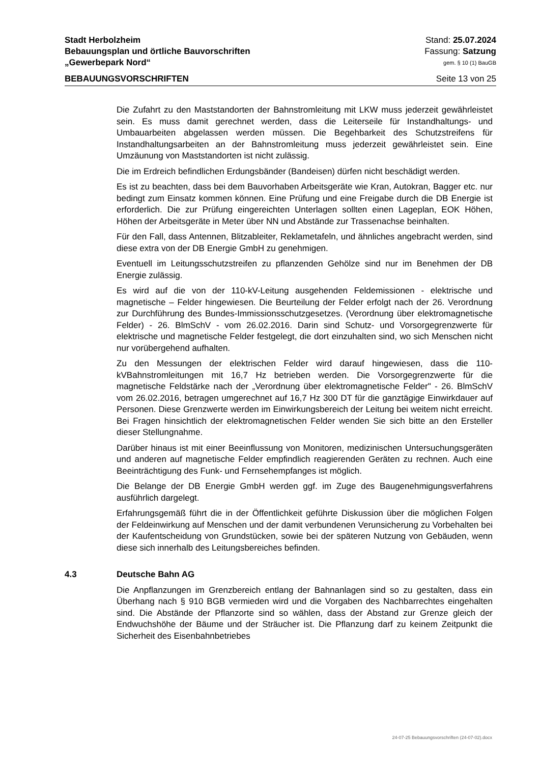Stadt Herbolzheim Stand: 25.07.2024
Bebauungsplan und örtliche Bauvorschriften Fassung: Satzung
„Gewerbepark Nord“gem. § 10 (1) BauGB
BEBAUUNGSVORSCHRIFTEN Seite 13 von 25
Die Zufahrt zu den Maststandorten der Bahnstromleitung mit LKW muss jederzeit gewährleistet sein. Es muss damit gerechnet werden, dass die Leiterseile für Instandhaltungs- und Umbauarbeiten abgelassen werden müssen. Die Begehbarkeit des Schutzstreifens für Instandhaltungsarbeiten an der Bahnstromleitung muss jederzeit gewährleistet sein. Eine Umzäunung von Maststandorten ist nicht zulässig.
Die im Erdreich befindlichen Erdungsbänder (Bandeisen) dürfen nicht beschädigt werden.
Es ist zu beachten, dass bei dem Bauvorhaben Arbeitsgeräte wie Kran, Autokran, Bagger etc. nur bedingt zum Einsatz kommen können. Eine Prüfung und eine Freigabe durch die DB Energie ist erforderlich. Die zur Prüfung eingereichten Unterlagen sollten einen Lageplan, EOK Höhen, Höhen der Arbeitsgeräte in Meter über NN und Abstände zur Trassenachse beinhalten.
Für den Fall, dass Antennen, Blitzableiter, Reklametafeln, und ähnliches angebracht werden, sind diese extra von der DB Energie GmbH zu genehmigen.
Eventuell im Leitungsschutzstreifen zu pflanzenden Gehölze sind nur im Benehmen der DB Energie zulässig.
Es wird auf die von der 110-kV-Leitung ausgehenden Feldemissionen - elektrische und magnetische – Felder hingewiesen. Die Beurteilung der Felder erfolgt nach der 26. Verordnung zur Durchführung des Bundes-Immissionsschutzgesetzes. (Verordnung über elektromagnetische Felder) - 26. BlmSchV - vom 26.02.2016. Darin sind Schutz- und Vorsorgegrenzwerte für elektrische und magnetische Felder festgelegt, die dort einzuhalten sind, wo sich Menschen nicht nur vorübergehend aufhalten.
Zu den Messungen der elektrischen Felder wird darauf hingewiesen, dass die 110-kVBahnstromleitungen mit 16,7 Hz betrieben werden. Die Vorsorgegrenzwerte für die magnetische Feldstärke nach der „Verordnung über elektromagnetische Felder" - 26. BlmSchV vom 26.02.2016, betragen umgerechnet auf 16,7 Hz 300 DT für die ganztägige Einwirkdauer auf Personen. Diese Grenzwerte werden im Einwirkungsbereich der Leitung bei weitem nicht erreicht. Bei Fragen hinsichtlich der elektromagnetischen Felder wenden Sie sich bitte an den Ersteller dieser Stellungnahme.
Darüber hinaus ist mit einer Beeinflussung von Monitoren, medizinischen Untersuchungsgeräten und anderen auf magnetische Felder empfindlich reagierenden Geräten zu rechnen. Auch eine Beeinträchtigung des Funk- und Fernsehempfanges ist möglich.
Die Belange der DB Energie GmbH werden ggf. im Zuge des Baugenehmigungsverfahrens ausführlich dargelegt.
Erfahrungsgemäß führt die in der Öffentlichkeit geführte Diskussion über die möglichen Folgen der Feldeinwirkung auf Menschen und der damit verbundenen Verunsicherung zu Vorbehalten bei der Kaufentscheidung von Grundstücken, sowie bei der späteren Nutzung von Gebäuden, wenn diese sich innerhalb des Leitungsbereiches befinden.
4.3 Deutsche Bahn AG
Die Anpflanzungen im Grenzbereich entlang der Bahnanlagen sind so zu gestalten, dass ein Überhang nach § 910 BGB vermieden wird und die Vorgaben des Nachbarrechtes eingehalten sind. Die Abstände der Pflanzorte sind so wählen, dass der Abstand zur Grenze gleich der Endwuchshöhe der Bäume und der Sträucher ist. Die Pflanzung darf zu keinem Zeitpunkt die Sicherheit des Eisenbahnbetriebes
24-07-25 Bebauungsvorschriften (24-07-02).docx